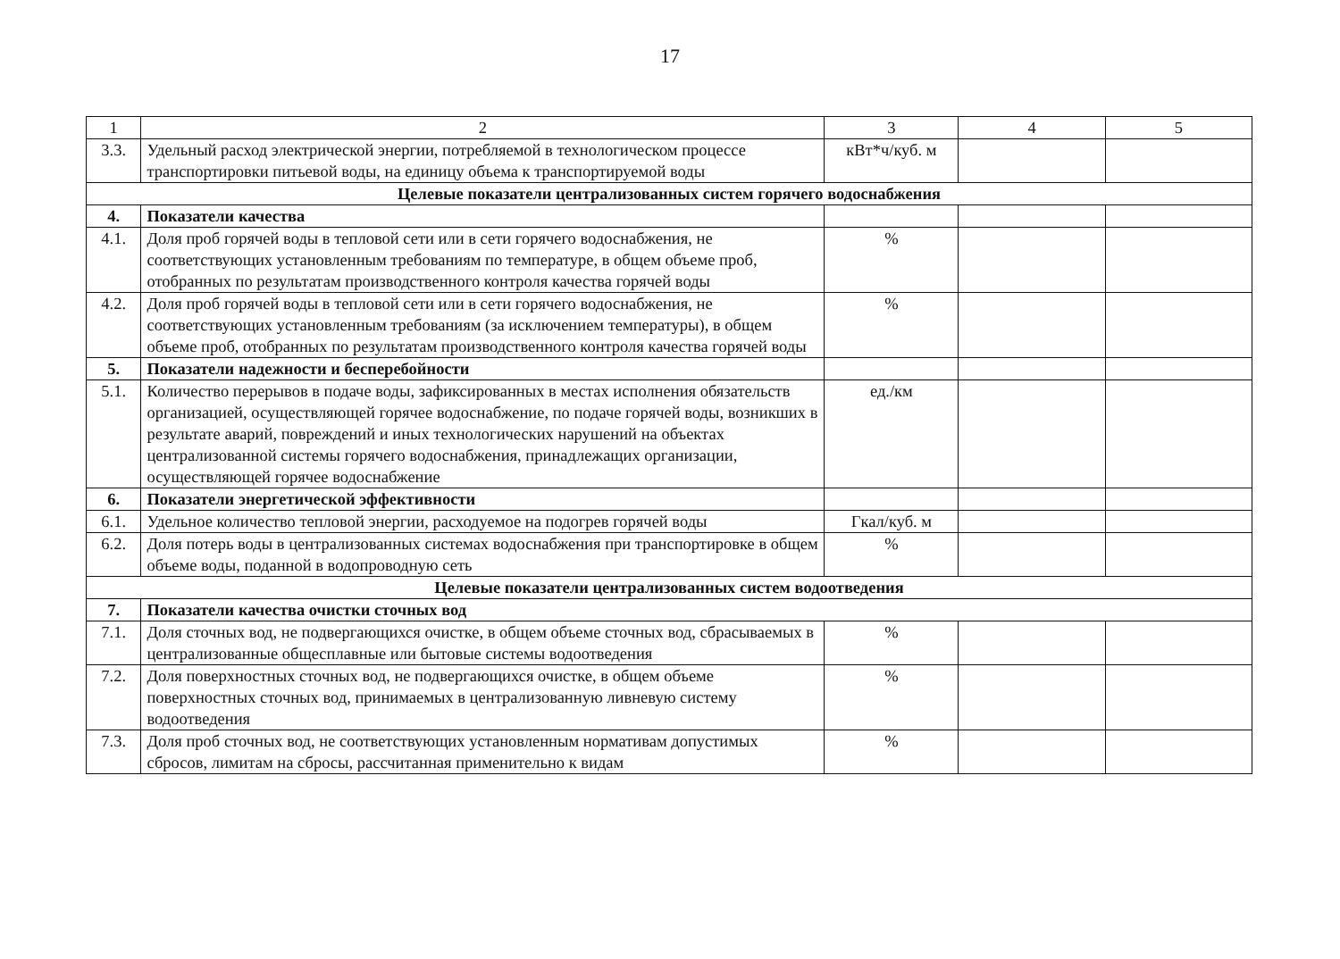17
| 1 | 2 | 3 | 4 | 5 |
| --- | --- | --- | --- | --- |
| 3.3. | Удельный расход электрической энергии, потребляемой в технологическом процессе транспортировки питьевой воды, на единицу объема к транспортируемой воды | кВт*ч/куб. м | | |
| Целевые показатели централизованных систем горячего водоснабжения | | | | |
| 4. | Показатели качества | | | |
| 4.1. | Доля проб горячей воды в тепловой сети или в сети горячего водоснабжения, не соответствующих установленным требованиям по температуре, в общем объеме проб, отобранных по результатам производственного контроля качества горячей воды | % | | |
| 4.2. | Доля проб горячей воды в тепловой сети или в сети горячего водоснабжения, не соответствующих установленным требованиям (за исключением температуры), в общем объеме проб, отобранных по результатам производственного контроля качества горячей воды | % | | |
| 5. | Показатели надежности и бесперебойности | | | |
| 5.1. | Количество перерывов в подаче воды, зафиксированных в местах исполнения обязательств организацией, осуществляющей горячее водоснабжение, по подаче горячей воды, возникших в результате аварий, повреждений и иных технологических нарушений на объектах централизованной системы горячего водоснабжения, принадлежащих организации, осуществляющей горячее водоснабжение | ед./км | | |
| 6. | Показатели энергетической эффективности | | | |
| 6.1. | Удельное количество тепловой энергии, расходуемое на подогрев горячей воды | Гкал/куб. м | | |
| 6.2. | Доля потерь воды в централизованных системах водоснабжения при транспортировке в общем объеме воды, поданной в водопроводную сеть | % | | |
| Целевые показатели централизованных систем водоотведения | | | | |
| 7. | Показатели качества очистки сточных вод | | | |
| 7.1. | Доля сточных вод, не подвергающихся очистке, в общем объеме сточных вод, сбрасываемых в централизованные общесплавные или бытовые системы водоотведения | % | | |
| 7.2. | Доля поверхностных сточных вод, не подвергающихся очистке, в общем объеме поверхностных сточных вод, принимаемых в централизованную ливневую систему водоотведения | % | | |
| 7.3. | Доля проб сточных вод, не соответствующих установленным нормативам допустимых сбросов, лимитам на сбросы, рассчитанная применительно к видам | % | | |